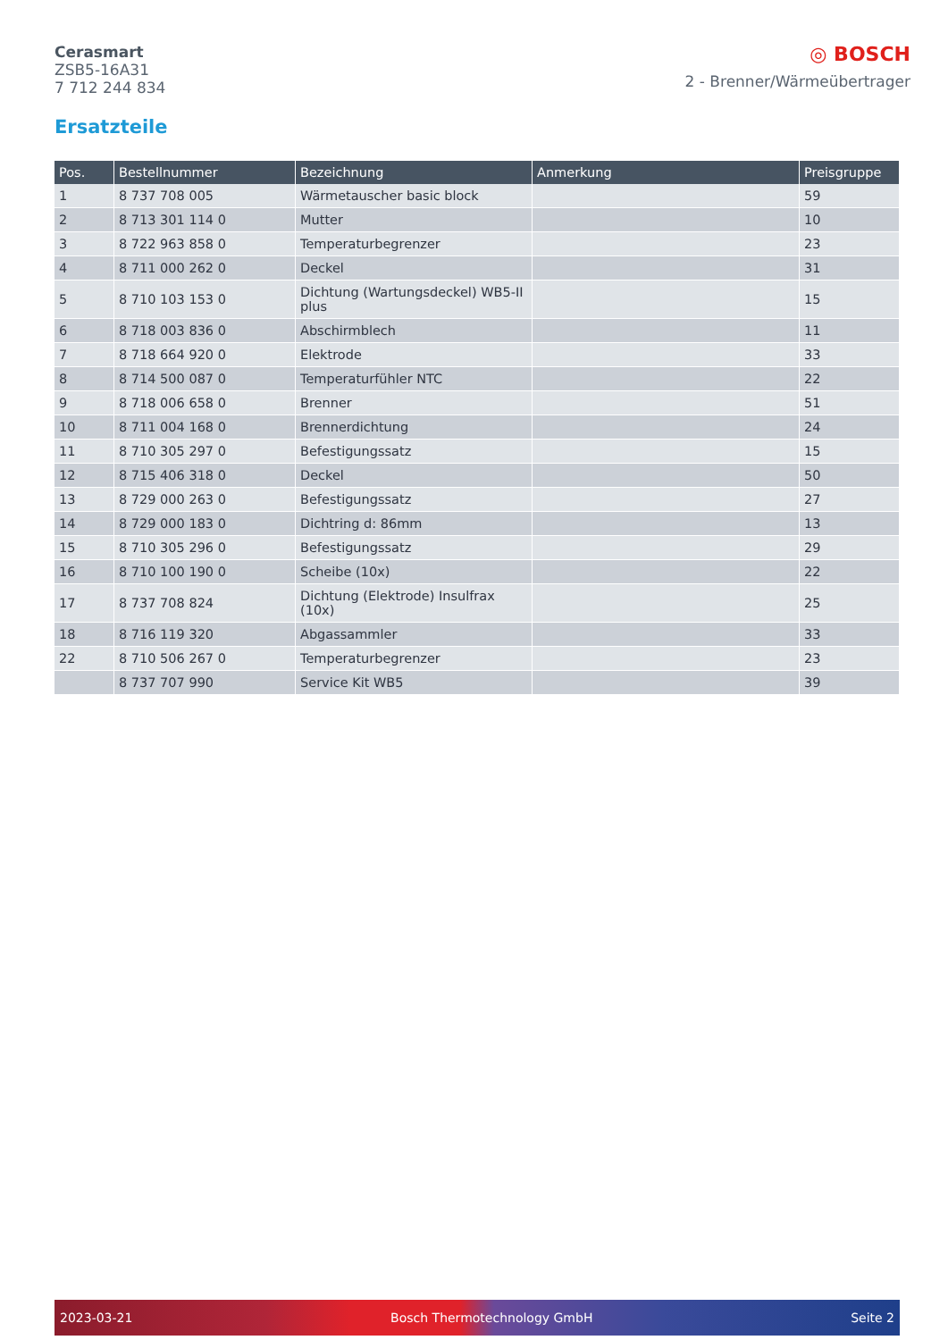Cerasmart
ZSB5-16A31
7 712 244 834
◎ BOSCH
2 - Brenner/Wärmeübertrager
Ersatzteile
| Pos. | Bestellnummer | Bezeichnung | Anmerkung | Preisgruppe |
| --- | --- | --- | --- | --- |
| 1 | 8 737 708 005 | Wärmetauscher basic block | | 59 |
| 2 | 8 713 301 114 0 | Mutter | | 10 |
| 3 | 8 722 963 858 0 | Temperaturbegrenzer | | 23 |
| 4 | 8 711 000 262 0 | Deckel | | 31 |
| 5 | 8 710 103 153 0 | Dichtung (Wartungsdeckel) WB5-II plus | | 15 |
| 6 | 8 718 003 836 0 | Abschirmblech | | 11 |
| 7 | 8 718 664 920 0 | Elektrode | | 33 |
| 8 | 8 714 500 087 0 | Temperaturfühler NTC | | 22 |
| 9 | 8 718 006 658 0 | Brenner | | 51 |
| 10 | 8 711 004 168 0 | Brennerdichtung | | 24 |
| 11 | 8 710 305 297 0 | Befestigungssatz | | 15 |
| 12 | 8 715 406 318 0 | Deckel | | 50 |
| 13 | 8 729 000 263 0 | Befestigungssatz | | 27 |
| 14 | 8 729 000 183 0 | Dichtring d: 86mm | | 13 |
| 15 | 8 710 305 296 0 | Befestigungssatz | | 29 |
| 16 | 8 710 100 190 0 | Scheibe (10x) | | 22 |
| 17 | 8 737 708 824 | Dichtung (Elektrode) Insulfrax (10x) | | 25 |
| 18 | 8 716 119 320 | Abgassammler | | 33 |
| 22 | 8 710 506 267 0 | Temperaturbegrenzer | | 23 |
| | 8 737 707 990 | Service Kit WB5 | | 39 |
2023-03-21 Bosch Thermotechnology GmbH Seite 2